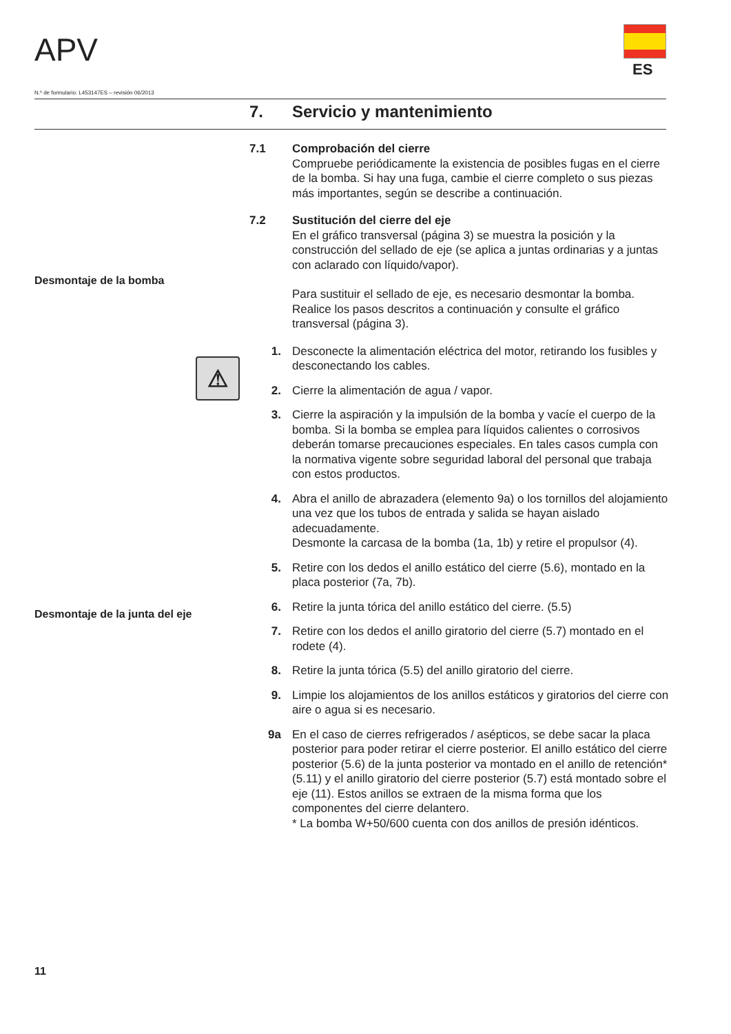APV
ES
N.º de formulario: L453147ES – revisión 06/2013
7. Servicio y mantenimiento
Desmontaje de la bomba
⚠
Desmontaje de la junta del eje
7.1 Comprobación del cierre
Compruebe periódicamente la existencia de posibles fugas en el cierre de la bomba. Si hay una fuga, cambie el cierre completo o sus piezas más importantes, según se describe a continuación.
7.2 Sustitución del cierre del eje
En el gráfico transversal (página 3) se muestra la posición y la construcción del sellado de eje (se aplica a juntas ordinarias y a juntas con aclarado con líquido/vapor).
Para sustituir el sellado de eje, es necesario desmontar la bomba. Realice los pasos descritos a continuación y consulte el gráfico transversal (página 3).
1. Desconecte la alimentación eléctrica del motor, retirando los fusibles y desconectando los cables.
2. Cierre la alimentación de agua / vapor.
3. Cierre la aspiración y la impulsión de la bomba y vacíe el cuerpo de la bomba. Si la bomba se emplea para líquidos calientes o corrosivos deberán tomarse precauciones especiales. En tales casos cumpla con la normativa vigente sobre seguridad laboral del personal que trabaja con estos productos.
4. Abra el anillo de abrazadera (elemento 9a) o los tornillos del alojamiento una vez que los tubos de entrada y salida se hayan aislado adecuadamente.
Desmonte la carcasa de la bomba (1a, 1b) y retire el propulsor (4).
5. Retire con los dedos el anillo estático del cierre (5.6), montado en la placa posterior (7a, 7b).
6. Retire la junta tórica del anillo estático del cierre. (5.5)
7. Retire con los dedos el anillo giratorio del cierre (5.7) montado en el rodete (4).
8. Retire la junta tórica (5.5) del anillo giratorio del cierre.
9. Limpie los alojamientos de los anillos estáticos y giratorios del cierre con aire o agua si es necesario.
9a En el caso de cierres refrigerados / asépticos, se debe sacar la placa posterior para poder retirar el cierre posterior. El anillo estático del cierre posterior (5.6) de la junta posterior va montado en el anillo de retención* (5.11) y el anillo giratorio del cierre posterior (5.7) está montado sobre el eje (11). Estos anillos se extraen de la misma forma que los componentes del cierre delantero.
* La bomba W+50/600 cuenta con dos anillos de presión idénticos.
11